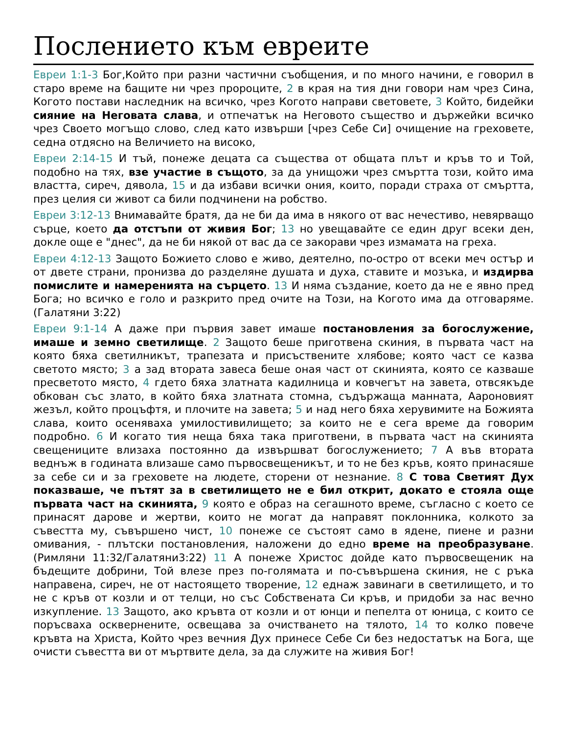Послението към евреите
Евреи 1:1-3 Бог,Който при разни частични съобщения, и по много начини, е говорил в старо време на бащите ни чрез пророците, 2 в края на тия дни говори нам чрез Сина, Когото постави наследник на всичко, чрез Когото направи световете, 3 Който, бидейки сияние на Неговата слава, и отпечатък на Неговото същество и държейки всичко чрез Своето могъщо слово, след като извърши [чрез Себе Си] очищение на греховете, седна отдясно на Величието на високо,
Евреи 2:14-15 И тъй, понеже децата са същества от общата плът и кръв то и Той, подобно на тях, взе участие в същото, за да унищожи чрез смъртта този, който има властта, сиреч, дявола, 15 и да избави всички ония, които, поради страха от смъртта, през целия си живот са били подчинени на робство.
Евреи 3:12-13 Внимавайте братя, да не би да има в някого от вас нечестиво, невярващо сърце, което да отстъпи от живия Бог; 13 но увещавайте се един друг всеки ден, докле още е "днес", да не би някой от вас да се закорави чрез измамата на греха.
Евреи 4:12-13 Защото Божието слово е живо, деятелно, по-остро от всеки меч остър и от двете страни, пронизва до разделяне душата и духа, ставите и мозъка, и издирва помислите и намеренията на сърцето. 13 И няма създание, което да не е явно пред Бога; но всичко е голо и разкрито пред очите на Този, на Когото има да отговаряме.(Галатяни 3:22)
Евреи 9:1-14 А даже при първия завет имаше постановления за богослужение, имаше и земно светилище. 2 Защото беше приготвена скиния, в първата част на която бяха светилникът, трапезата и присъствените хлябове; която част се казва светото място; 3 а зад втората завеса беше оная част от скинията, която се казваше пресветото място, 4 гдето бяха златната кадилница и ковчегът на завета, отвсякъде обкован със злато, в който бяха златната стомна, съдържаща манната, Аароновият жезъл, който процъфтя, и плочите на завета; 5 и над него бяха херувимите на Божията слава, които осеняваха умилостивилището; за които не е сега време да говорим подробно. 6 И когато тия неща бяха така приготвени, в първата част на скинията свещениците влизаха постоянно да извършват богослужението; 7 А във втората веднъж в годината влизаше само първосвещеникът, и то не без кръв, която принасяше за себе си и за греховете на людете, сторени от незнание. 8 С това Светият Дух показваше, че пътят за в светилището не е бил открит, докато е стояла още първата част на скинията, 9 която е образ на сегашното време, съгласно с което се принасят дарове и жертви, които не могат да направят поклонника, колкото за съвестта му, съвършено чист, 10 понеже се състоят само в ядене, пиене и разни омивания, - плътски постановления, наложени до едно време на преобразуване.(Римляни 11:32/Галатяни3:22) 11 А понеже Христос дойде като първосвещеник на бъдещите добрини, Той влезе през по-голямата и по-съвършена скиния, не с ръка направена, сиреч, не от настоящето творение, 12 еднаж завинаги в светилището, и то не с кръв от козли и от телци, но със Собствената Си кръв, и придоби за нас вечно изкупление. 13 Защото, ако кръвта от козли и от юнци и пепелта от юница, с които се поръсваха осквернените, освещава за очистването на тялото, 14 то колко повече кръвта на Христа, Който чрез вечния Дух принесе Себе Си без недостатък на Бога, ще очисти съвестта ви от мъртвите дела, за да служите на живия Бог!